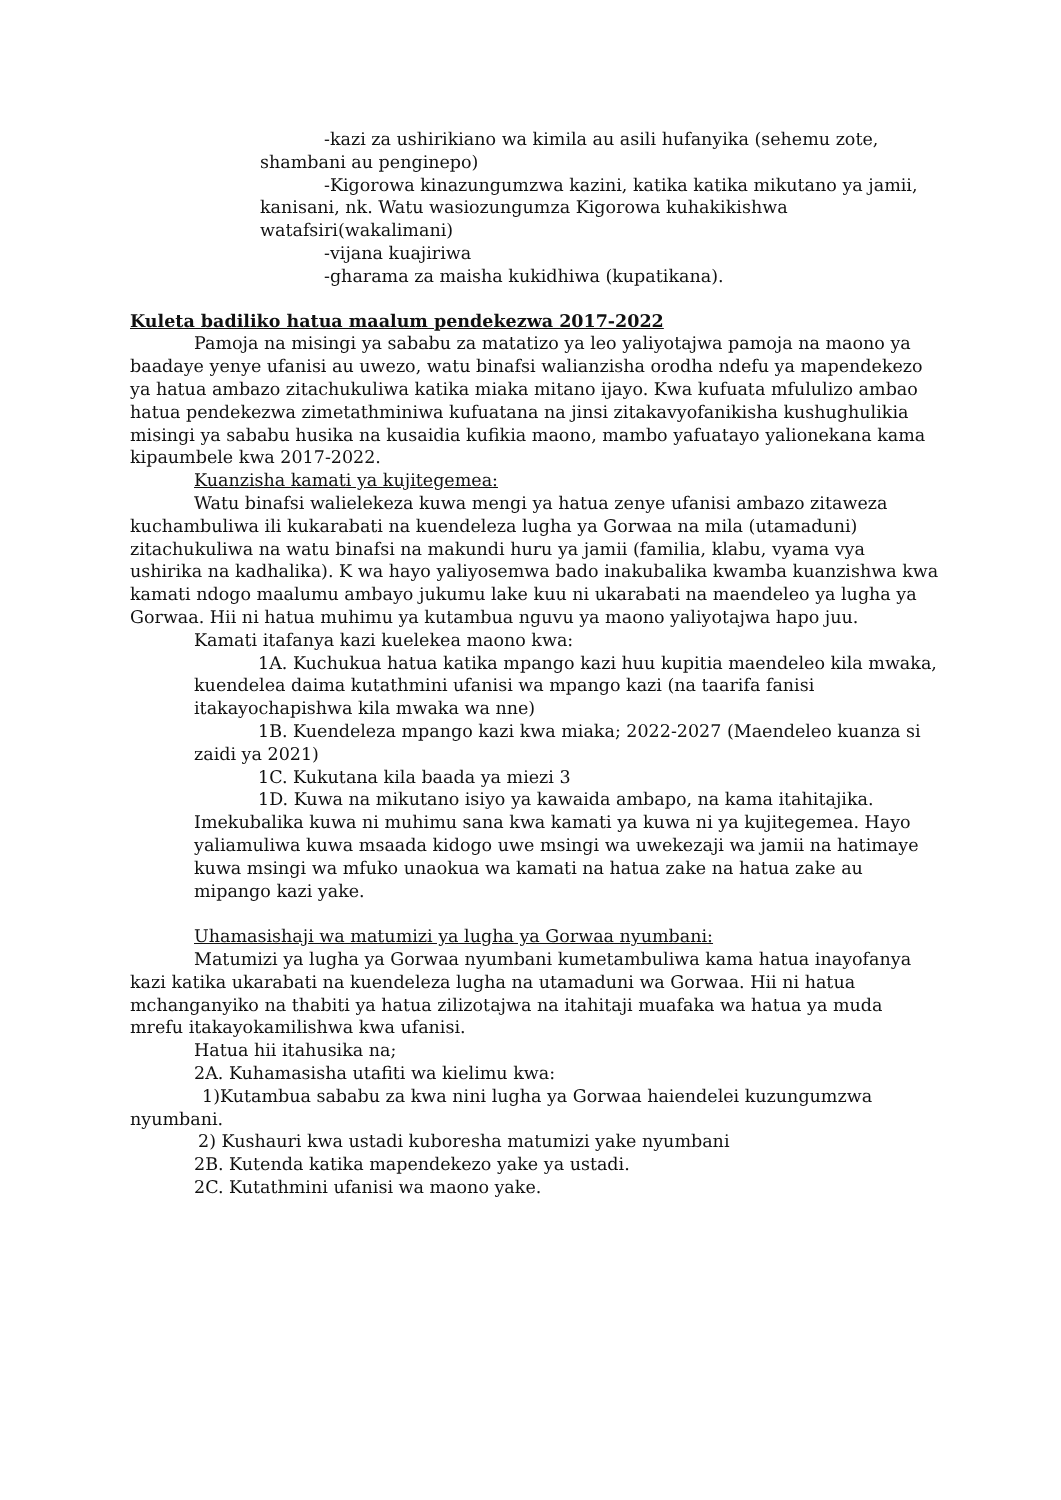-kazi za ushirikiano wa kimila au asili hufanyika (sehemu zote, shambani au penginepo)
-Kigorowa kinazungumzwa kazini, katika katika mikutano ya jamii, kanisani, nk. Watu wasiozungumza Kigorowa kuhakikishwa watafsiri(wakalimani)
-vijana kuajiriwa
-gharama za maisha kukidhiwa (kupatikana).
Kuleta badiliko hatua maalum pendekezwa 2017-2022
Pamoja na misingi ya sababu za matatizo ya leo yaliyotajwa pamoja na maono ya baadaye yenye ufanisi au uwezo, watu binafsi walianzisha orodha ndefu ya mapendekezo ya hatua ambazo zitachukuliwa katika miaka mitano ijayo. Kwa kufuata mfululizo ambao hatua pendekezwa zimetathminiwa kufuatana na jinsi zitakavyofanikisha kushughulikia misingi ya sababu husika na kusaidia kufikia maono, mambo yafuatayo yalionekana kama kipaumbele kwa 2017-2022.
Kuanzisha kamati ya kujitegemea:
Watu binafsi walielekeza kuwa mengi ya hatua zenye ufanisi ambazo zitaweza kuchambuliwa ili kukarabati na kuendeleza lugha ya Gorwaa na mila (utamaduni) zitachukuliwa na watu binafsi na makundi huru ya jamii (familia, klabu, vyama vya ushirika na kadhalika). K wa hayo yaliyosemwa bado inakubalika kwamba kuanzishwa kwa kamati ndogo maalumu ambayo jukumu lake kuu ni ukarabati na maendeleo ya lugha ya Gorwaa. Hii ni hatua muhimu ya kutambua nguvu ya maono yaliyotajwa hapo juu.
Kamati itafanya kazi kuelekea maono kwa:
1A. Kuchukua hatua katika mpango kazi huu kupitia maendeleo kila mwaka, kuendelea daima kutathmini ufanisi wa mpango kazi (na taarifa fanisi itakayochapishwa kila mwaka wa nne)
1B. Kuendeleza mpango kazi kwa miaka; 2022-2027 (Maendeleo kuanza si zaidi ya 2021)
1C. Kukutana kila baada ya miezi 3
1D. Kuwa na mikutano isiyo ya kawaida ambapo, na kama itahitajika.
Imekubalika kuwa ni muhimu sana kwa kamati ya kuwa ni ya kujitegemea. Hayo yaliamuliwa kuwa msaada kidogo uwe msingi wa uwekezaji wa jamii na hatimaye kuwa msingi wa mfuko unaokua wa kamati na hatua zake na hatua zake au mipango kazi yake.
Uhamasishaji wa matumizi ya lugha ya Gorwaa nyumbani:
Matumizi ya lugha ya Gorwaa nyumbani kumetambuliwa kama hatua inayofanya kazi katika ukarabati na kuendeleza lugha na utamaduni wa Gorwaa. Hii ni hatua mchanganyiko na thabiti ya hatua zilizotajwa na itahitaji muafaka wa hatua ya muda mrefu itakayokamilishwa kwa ufanisi.
Hatua hii itahusika na;
2A. Kuhamasisha utafiti wa kielimu kwa:
1)Kutambua sababu za kwa nini lugha ya Gorwaa haiendelei kuzungumzwa nyumbani.
2) Kushauri kwa ustadi kuboresha matumizi yake nyumbani
2B. Kutenda katika mapendekezo yake ya ustadi.
2C. Kutathmini ufanisi wa maono yake.